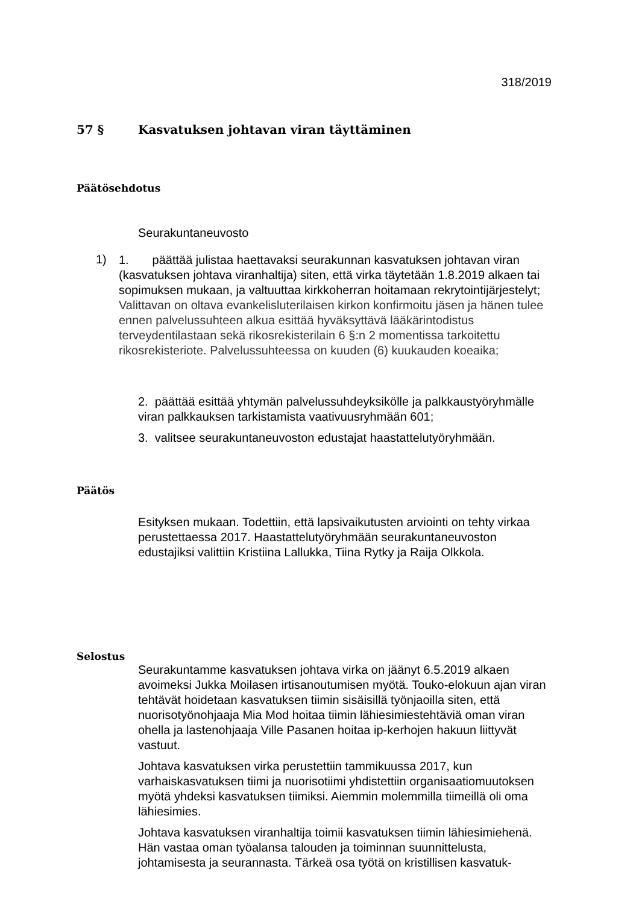318/2019
57 § Kasvatuksen johtavan viran täyttäminen
Päätösehdotus
Seurakuntaneuvosto
1)
1. päättää julistaa haettavaksi seurakunnan kasvatuksen johtavan viran (kasvatuksen johtava viranhaltija) siten, että virka täytetään 1.8.2019 alkaen tai sopimuksen mukaan, ja valtuuttaa kirkkoherran hoitamaan rekrytointijärjestelyt; Valittavan on oltava evankelisluterilaisen kirkon konfirmoitu jäsen ja hänen tulee ennen palvelussuhteen alkua esittää hyväksyttävä lääkärintodistus terveydentilastaan sekä rikosrekisterilain 6 §:n 2 momentissa tarkoitettu rikosrekisteriote. Palvelussuhteessa on kuuden (6) kuukauden koeaika;
2. päättää esittää yhtymän palvelussuhdeyksikölle ja palkkaustyöryhmälle viran palkkauksen tarkistamista vaativuusryhmään 601;
3. valitsee seurakuntaneuvoston edustajat haastattelutyöryhmään.
Päätös
Esityksen mukaan. Todettiin, että lapsivaikutusten arviointi on tehty virkaa perustettaessa 2017. Haastattelutyöryhmään seurakuntaneuvoston edustajiksi valittiin Kristiina Lallukka, Tiina Rytky ja Raija Olkkola.
Selostus
Seurakuntamme kasvatuksen johtava virka on jäänyt 6.5.2019 alkaen avoimeksi Jukka Moilasen irtisanoutumisen myötä. Touko-elokuun ajan viran tehtävät hoidetaan kasvatuksen tiimin sisäisillä työnjaoilla siten, että nuorisotyönohjaaja Mia Mod hoitaa tiimin lähiesimiestehtäviä oman viran ohella ja lastenohjaaja Ville Pasanen hoitaa ip-kerhojen hakuun liittyvät vastuut.
Johtava kasvatuksen virka perustettiin tammikuussa 2017, kun varhaiskasvatuksen tiimi ja nuorisotiimi yhdistettiin organisaatiomuutoksen myötä yhdeksi kasvatuksen tiimiksi. Aiemmin molemmilla tiimeillä oli oma lähiesimies.
Johtava kasvatuksen viranhaltija toimii kasvatuksen tiimin lähiesimiehenä. Hän vastaa oman työalansa talouden ja toiminnan suunnittelusta, johtamisesta ja seurannasta. Tärkeä osa työtä on kristillisen kasvatuk-